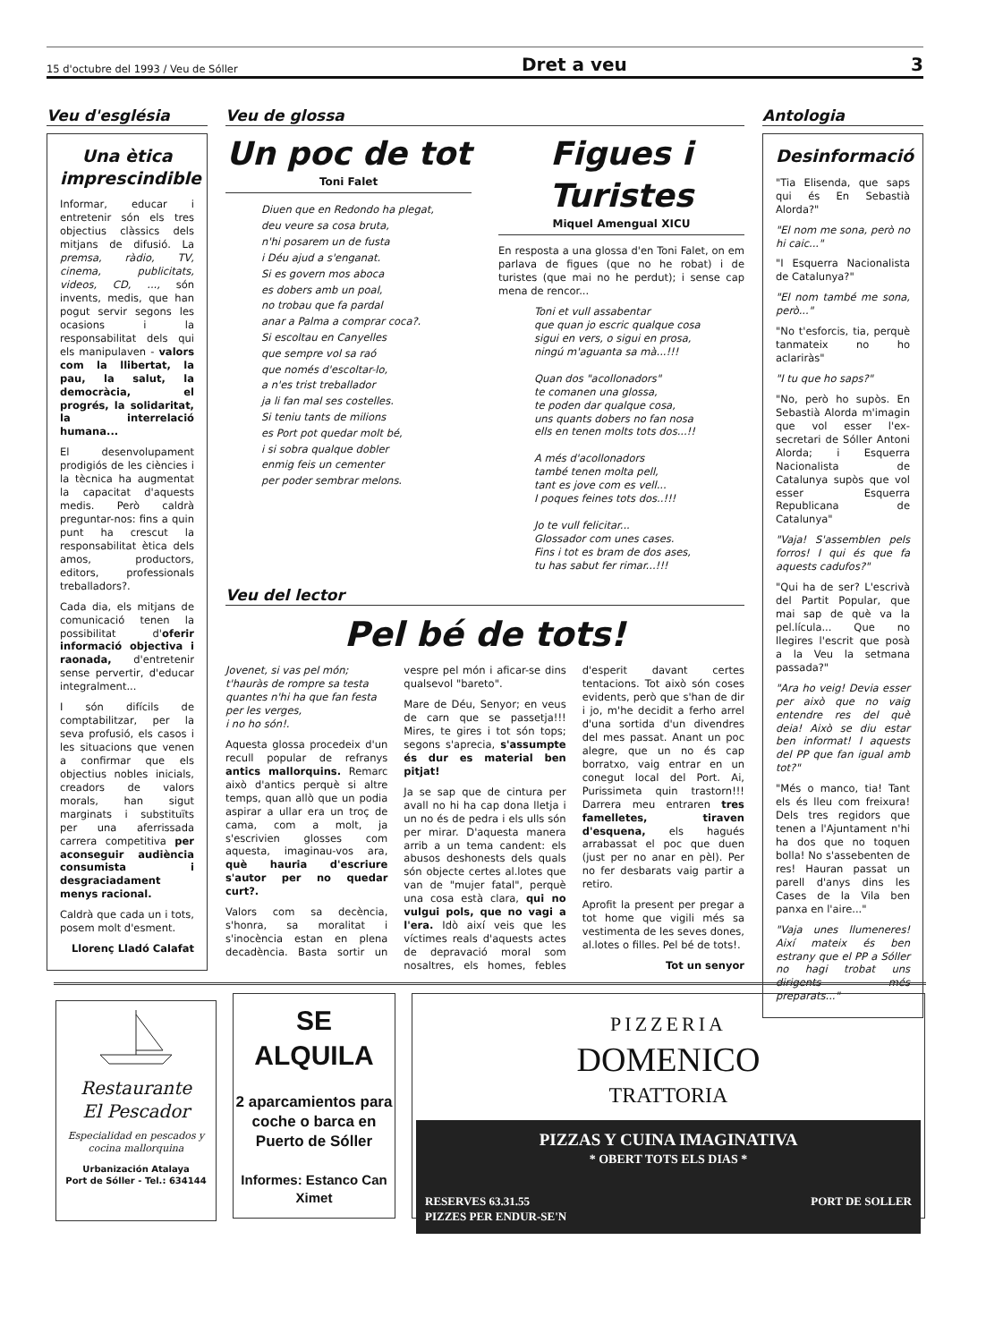15 d'octubre del 1993 / Veu de Sóller Dret a veu 3
Veu d'església
Una ètica imprescindible
Informar, educar i entretenir són els tres objectius clàssics dels mitjans de difusió. La premsa, ràdio, TV, cinema, publicitats, videos, CD, ..., són invents, medis, que han pogut servir segons les ocasions i la responsabilitat dels qui els manipulaven - valors com la llibertat, la pau, la salut, la democràcia, el progrés, la solidaritat, la interrelació humana...
El desenvolupament prodigiós de les ciències i la tècnica ha augmentat la capacitat d'aquests medis. Però caldrà preguntar-nos: fins a quin punt ha crescut la responsabilitat ètica dels amos, productors, editors, professionals treballadors?.
Cada dia, els mitjans de comunicació tenen la possibilitat d'oferir informació objectiva i raonada, d'entretenir sense pervertir, d'educar integralment...
I són difícils de comptabilitzar, per la seva profusió, els casos i les situacions que venen a confirmar que els objectius nobles inicials, creadors de valors morals, han sigut marginats i substituïts per una aferrissada carrera competitiva per aconseguir audiència consumista i desgraciadament menys racional.
Caldrà que cada un i tots, posem molt d'esment.
Llorenç Lladó Calafat
Veu de glossa
Un poc de tot
Toni Falet
Diuen que en Redondo ha plegat,
deu veure sa cosa bruta,
n'hi posarem un de fusta
i Déu ajud a s'enganat.
Si es govern mos aboca
es dobers amb un poal,
no trobau que fa pardal
anar a Palma a comprar coca?.
Si escoltau en Canyelles
que sempre vol sa raó
que només d'escoltar-lo,
a n'es trist treballador
ja li fan mal ses costelles.
Si teniu tants de milions
es Port pot quedar molt bé,
i si sobra qualque dobler
enmig feis un cementer
per poder sembrar melons.
Figues i Turistes
Miquel Amengual XICU
En resposta a una glossa d'en Toni Falet, on em parlava de figues (que no he robat) i de turistes (que mai no he perdut); i sense cap mena de rencor...
Toni et vull assabentar
que quan jo escric qualque cosa
sigui en vers, o sigui en prosa,
ningú m'aguanta sa mà...!!!
Quan dos "acollonadors"
te comanen una glossa,
te poden dar qualque cosa,
uns quants dobers no fan nosa
ells en tenen molts tots dos...!!
A més d'acollonadors
també tenen molta pell,
tant es jove com es vell...
I poques feines tots dos..!!!
Jo te vull felicitar...
Glossador com unes cases.
Fins i tot es bram de dos ases,
tu has sabut fer rimar...!!!
Veu del lector
Pel bé de tots!
Jovenet, si vas pel món;
t'hauràs de rompre sa testa
quantes n'hi ha que fan festa
per les verges,
i no ho són!.
Aquesta glossa procedeix d'un recull popular de refranys antics mallorquins. Remarc això d'antics perquè si altre temps, quan allò que un podia aspirar a ullar era un troç de cama, com a molt, ja s'escrivien glosses com aquesta, imaginau-vos ara, què hauria d'escriure s'autor per no quedar curt?.
Valors com sa decència, s'honra, sa moralitat i s'inocència estan en plena decadència. Basta sortir un vespre pel món i aficar-se dins qualsevol "bareto".
Mare de Déu, Senyor; en veus de carn que se passetja!!! Mires, te gires i tot són tops; segons s'aprecia, s'assumpte és dur es material ben pitjat!
Ja se sap que de cintura per avall no hi ha cap dona lletja i un no és de pedra i els ulls són per mirar. D'aquesta manera arrib a un tema candent: els abusos deshonests dels quals són objecte certes al.lotes que van de "mujer fatal", perquè una cosa està clara, qui no vulgui pols, que no vagi a l'era. Idò així veis que les víctimes reals d'aquests actes de depravació moral som nosaltres, els homes, febles d'esperit davant certes tentacions. Tot això són coses evidents, però que s'han de dir i jo, m'he decidit a ferho arrel d'una sortida d'un divendres del mes passat. Anant un poc alegre, que un no és cap borratxo, vaig entrar en un conegut local del Port. Ai, Purissimeta quin trastorn!!! Darrera meu entraren tres famelletes, tiraven d'esquena, els hagués arrabassat el poc que duen (just per no anar en pèl). Per no fer desbarats vaig partir a retiro.
Aprofit la present per pregar a tot home que vigili més sa vestimenta de les seves dones, al.lotes o filles. Pel bé de tots!.
Tot un senyor
Antologia
Desinformació
"Tia Elisenda, que saps qui és En Sebastià Alorda?"
"El nom me sona, però no hi caic..."
"I Esquerra Nacionalista de Catalunya?"
"El nom també me sona, però..."
"No t'esforcis, tia, perquè tanmateix no ho aclariràs"
"I tu que ho saps?"
"No, però ho supòs. En Sebastià Alorda m'imagin que vol esser l'ex-secretari de Sóller Antoni Alorda; i Esquerra Nacionalista de Catalunya supòs que vol esser Esquerra Republicana de Catalunya"
"Vaja! S'assemblen pels forros! I qui és que fa aquests cadufos?"
"Qui ha de ser? L'escrivà del Partit Popular, que mai sap de què va la pel.lícula... Que no llegires l'escrit que posà a la Veu la setmana passada?"
"Ara ho veig! Devia esser per això que no vaig entendre res del què deia! Això se diu estar ben informat! I aquests del PP que fan igual amb tot?"
"Més o manco, tia! Tant els és lleu com freixura! Dels tres regidors que tenen a l'Ajuntament n'hi ha dos que no toquen bolla! No s'assebenten de res! Hauran passat un parell d'anys dins les Cases de la Vila ben panxa en l'aire..."
"Vaja unes llumeneres! Així mateix és ben estrany que el PP a Sóller no hagi trobat uns dirigents més preparats..."
Restaurante
El Pescador
Especialidad en pescados y cocina mallorquina
Urbanización Atalaya
Port de Sóller - Tel.: 634144
SE
ALQUILA
2 aparcamientos para coche o barca en Puerto de Sóller
Informes: Estanco Can Ximet
PIZZERIA
DOMENICO
TRATTORIA
PIZZAS Y CUINA IMAGINATIVA
* OBERT TOTS ELS DIAS *
RESERVES 63.31.55
PIZZES PER ENDUR-SE'N PORT DE SOLLER